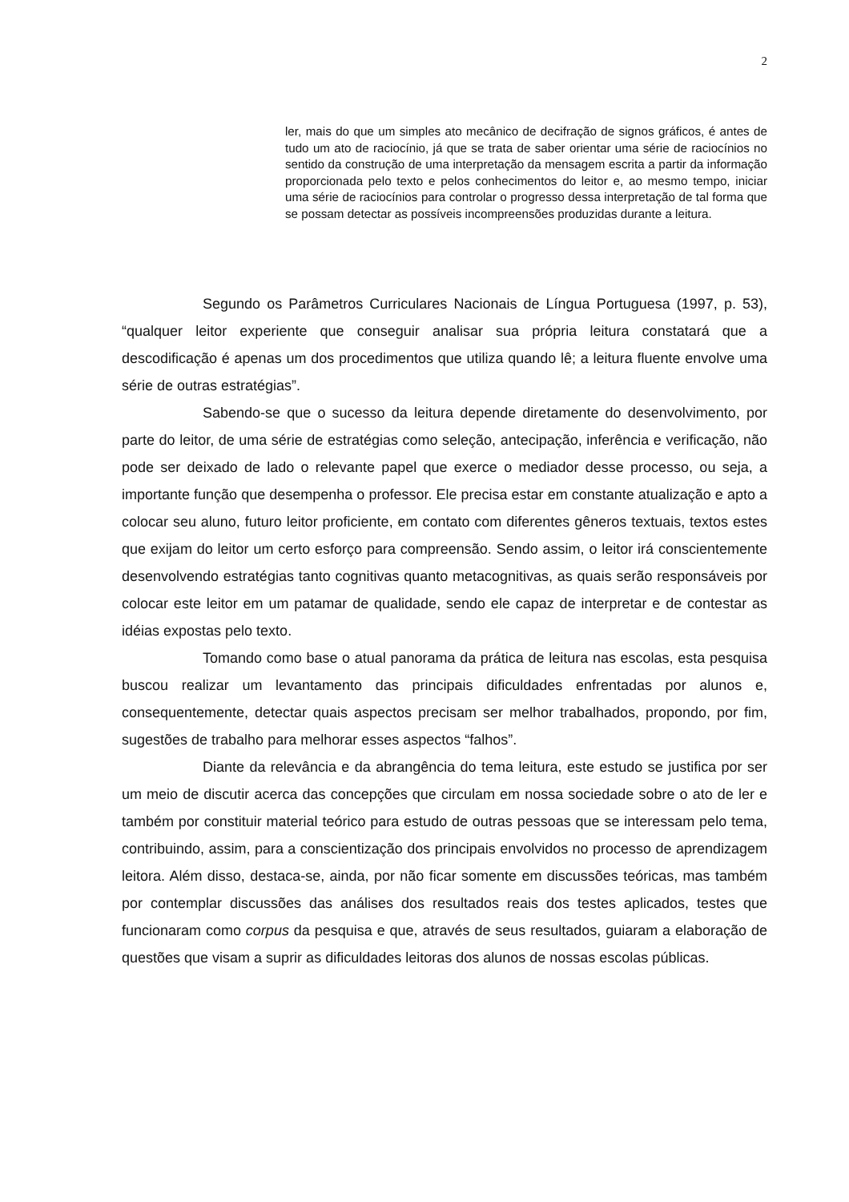2
ler, mais do que um simples ato mecânico de decifração de signos gráficos, é antes de tudo um ato de raciocínio, já que se trata de saber orientar uma série de raciocínios no sentido da construção de uma interpretação da mensagem escrita a partir da informação proporcionada pelo texto e pelos conhecimentos do leitor e, ao mesmo tempo, iniciar uma série de raciocínios para controlar o progresso dessa interpretação de tal forma que se possam detectar as possíveis incompreensões produzidas durante a leitura.
Segundo os Parâmetros Curriculares Nacionais de Língua Portuguesa (1997, p. 53), “qualquer leitor experiente que conseguir analisar sua própria leitura constatará que a descodificação é apenas um dos procedimentos que utiliza quando lê; a leitura fluente envolve uma série de outras estratégias”.
Sabendo-se que o sucesso da leitura depende diretamente do desenvolvimento, por parte do leitor, de uma série de estratégias como seleção, antecipação, inferência e verificação, não pode ser deixado de lado o relevante papel que exerce o mediador desse processo, ou seja, a importante função que desempenha o professor. Ele precisa estar em constante atualização e apto a colocar seu aluno, futuro leitor proficiente, em contato com diferentes gêneros textuais, textos estes que exijam do leitor um certo esforço para compreensão. Sendo assim, o leitor irá conscientemente desenvolvendo estratégias tanto cognitivas quanto metacognitivas, as quais serão responsáveis por colocar este leitor em um patamar de qualidade, sendo ele capaz de interpretar e de contestar as idéias expostas pelo texto.
Tomando como base o atual panorama da prática de leitura nas escolas, esta pesquisa buscou realizar um levantamento das principais dificuldades enfrentadas por alunos e, consequentemente, detectar quais aspectos precisam ser melhor trabalhados, propondo, por fim, sugestões de trabalho para melhorar esses aspectos “falhos”.
Diante da relevância e da abrangência do tema leitura, este estudo se justifica por ser um meio de discutir acerca das concepções que circulam em nossa sociedade sobre o ato de ler e também por constituir material teórico para estudo de outras pessoas que se interessam pelo tema, contribuindo, assim, para a conscientização dos principais envolvidos no processo de aprendizagem leitora. Além disso, destaca-se, ainda, por não ficar somente em discussões teóricas, mas também por contemplar discussões das análises dos resultados reais dos testes aplicados, testes que funcionaram como corpus da pesquisa e que, através de seus resultados, guiaram a elaboração de questões que visam a suprir as dificuldades leitoras dos alunos de nossas escolas públicas.